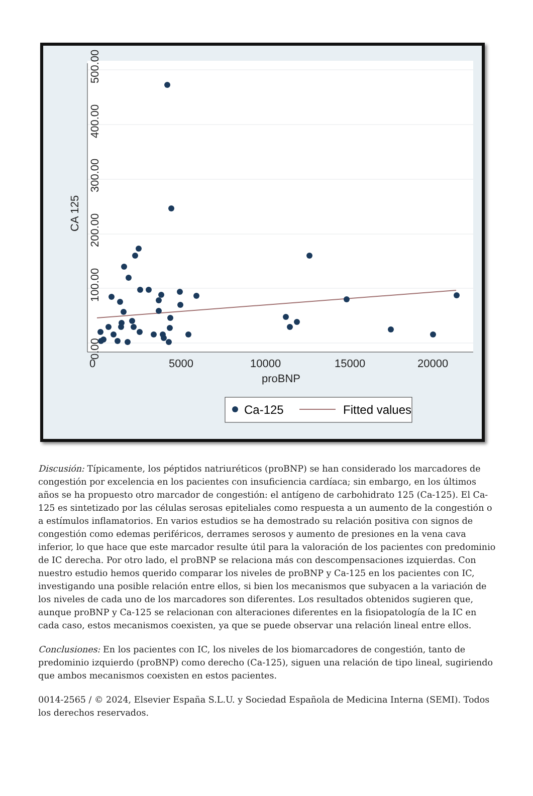0.00
100.00
200.00
300.00
400.00
500.00
CA 125
0
5000
10000
15000
20000
proBNP
Ca-125
Fitted values
Discusión: Típicamente, los péptidos natriuréticos (proBNP) se han considerado los marcadores de congestión por excelencia en los pacientes con insuficiencia cardíaca; sin embargo, en los últimos años se ha propuesto otro marcador de congestión: el antígeno de carbohidrato 125 (Ca-125). El Ca-125 es sintetizado por las células serosas epiteliales como respuesta a un aumento de la congestión o a estímulos inflamatorios. En varios estudios se ha demostrado su relación positiva con signos de congestión como edemas periféricos, derrames serosos y aumento de presiones en la vena cava inferior, lo que hace que este marcador resulte útil para la valoración de los pacientes con predominio de IC derecha. Por otro lado, el proBNP se relaciona más con descompensaciones izquierdas. Con nuestro estudio hemos querido comparar los niveles de proBNP y Ca-125 en los pacientes con IC, investigando una posible relación entre ellos, si bien los mecanismos que subyacen a la variación de los niveles de cada uno de los marcadores son diferentes. Los resultados obtenidos sugieren que, aunque proBNP y Ca-125 se relacionan con alteraciones diferentes en la fisiopatología de la IC en cada caso, estos mecanismos coexisten, ya que se puede observar una relación lineal entre ellos.
Conclusiones: En los pacientes con IC, los niveles de los biomarcadores de congestión, tanto de predominio izquierdo (proBNP) como derecho (Ca-125), siguen una relación de tipo lineal, sugiriendo que ambos mecanismos coexisten en estos pacientes.
0014-2565 / © 2024, Elsevier España S.L.U. y Sociedad Española de Medicina Interna (SEMI). Todos los derechos reservados.